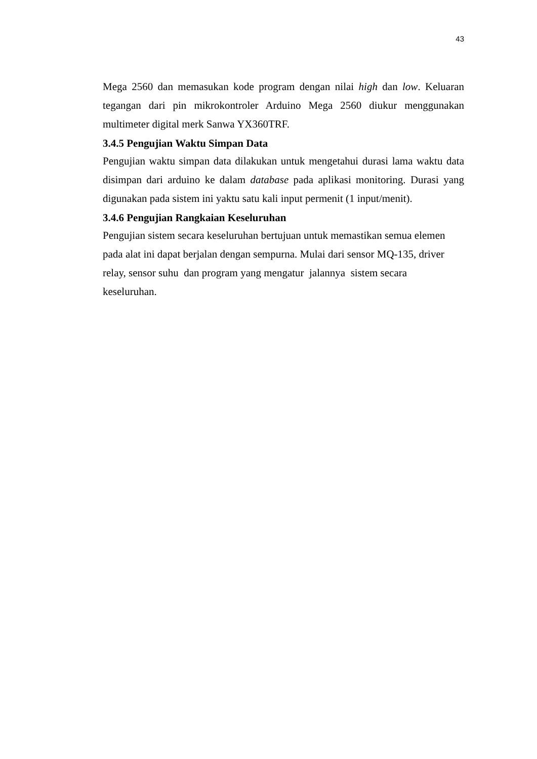43
Mega 2560 dan memasukan kode program dengan nilai high dan low. Keluaran tegangan dari pin mikrokontroler Arduino Mega 2560 diukur menggunakan multimeter digital merk Sanwa YX360TRF.
3.4.5 Pengujian Waktu Simpan Data
Pengujian waktu simpan data dilakukan untuk mengetahui durasi lama waktu data disimpan dari arduino ke dalam database pada aplikasi monitoring. Durasi yang digunakan pada sistem ini yaktu satu kali input permenit (1 input/menit).
3.4.6 Pengujian Rangkaian Keseluruhan
Pengujian sistem secara keseluruhan bertujuan untuk memastikan semua elemen
pada alat ini dapat berjalan dengan sempurna. Mulai dari sensor MQ-135, driver
relay, sensor suhu dan program yang mengatur jalannya sistem secara
keseluruhan.